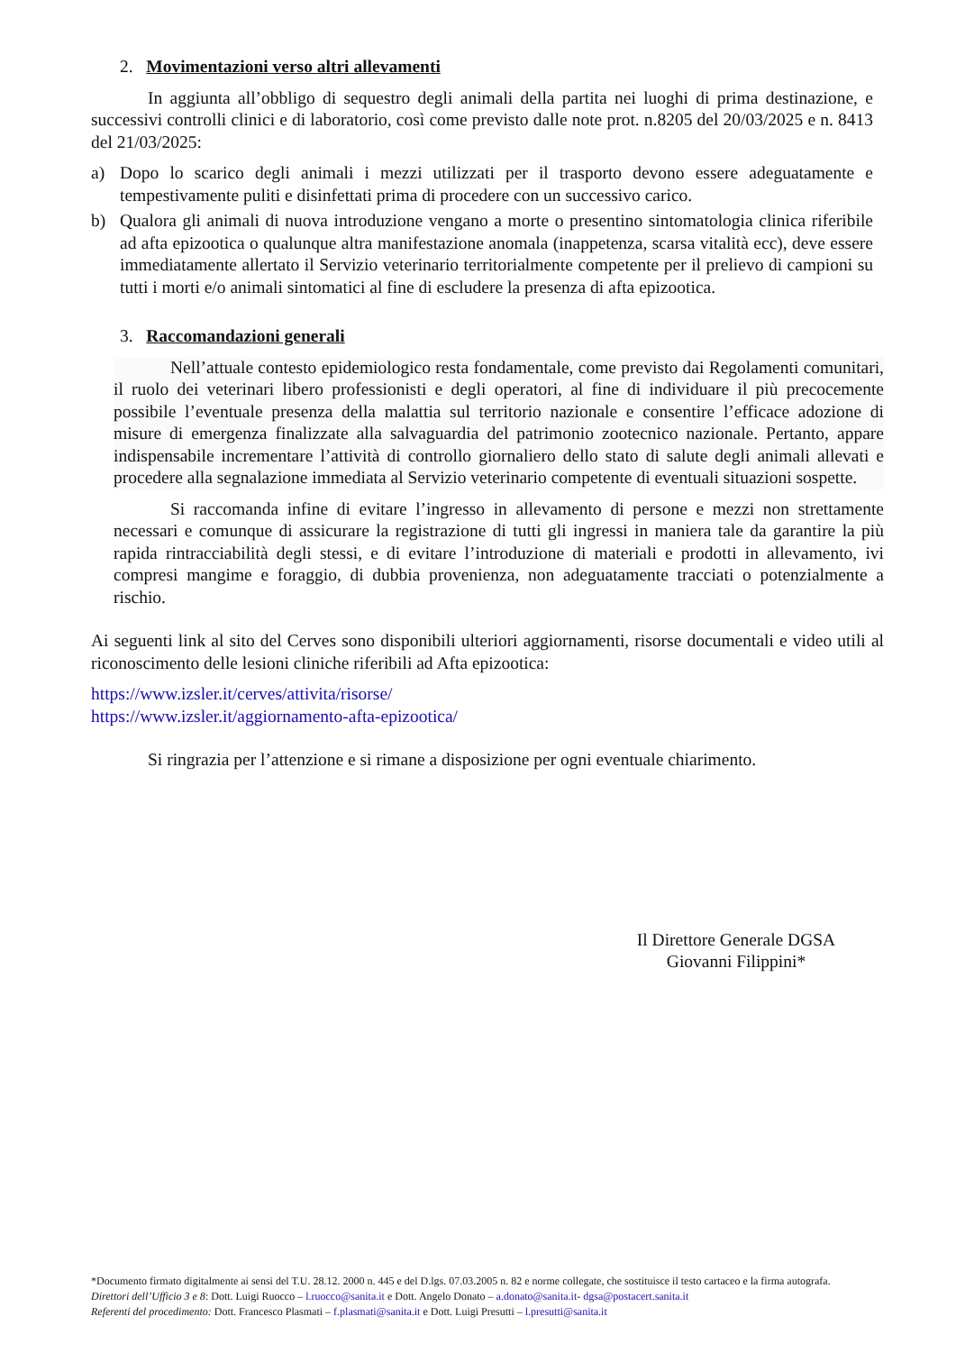2. Movimentazioni verso altri allevamenti
In aggiunta all’obbligo di sequestro degli animali della partita nei luoghi di prima destinazione, e successivi controlli clinici e di laboratorio, così come previsto dalle note prot. n.8205 del 20/03/2025 e n. 8413 del 21/03/2025:
a) Dopo lo scarico degli animali i mezzi utilizzati per il trasporto devono essere adeguatamente e tempestivamente puliti e disinfettati prima di procedere con un successivo carico.
b) Qualora gli animali di nuova introduzione vengano a morte o presentino sintomatologia clinica riferibile ad afta epizootica o qualunque altra manifestazione anomala (inappetenza, scarsa vitalità ecc), deve essere immediatamente allertato il Servizio veterinario territorialmente competente per il prelievo di campioni su tutti i morti e/o animali sintomatici al fine di escludere la presenza di afta epizootica.
3. Raccomandazioni generali
Nell’attuale contesto epidemiologico resta fondamentale, come previsto dai Regolamenti comunitari, il ruolo dei veterinari libero professionisti e degli operatori, al fine di individuare il più precocemente possibile l’eventuale presenza della malattia sul territorio nazionale e consentire l’efficace adozione di misure di emergenza finalizzate alla salvaguardia del patrimonio zootecnico nazionale. Pertanto, appare indispensabile incrementare l’attività di controllo giornaliero dello stato di salute degli animali allevati e procedere alla segnalazione immediata al Servizio veterinario competente di eventuali situazioni sospette.
Si raccomanda infine di evitare l’ingresso in allevamento di persone e mezzi non strettamente necessari e comunque di assicurare la registrazione di tutti gli ingressi in maniera tale da garantire la più rapida rintracciabilità degli stessi, e di evitare l’introduzione di materiali e prodotti in allevamento, ivi compresi mangime e foraggio, di dubbia provenienza, non adeguatamente tracciati o potenzialmente a rischio.
Ai seguenti link al sito del Cerves sono disponibili ulteriori aggiornamenti, risorse documentali e video utili al riconoscimento delle lesioni cliniche riferibili ad Afta epizootica:
https://www.izsler.it/cerves/attivita/risorse/
https://www.izsler.it/aggiornamento-afta-epizootica/
Si ringrazia per l’attenzione e si rimane a disposizione per ogni eventuale chiarimento.
Il Direttore Generale DGSA
Giovanni Filippini*
*Documento firmato digitalmente ai sensi del T.U. 28.12. 2000 n. 445 e del D.lgs. 07.03.2005 n. 82 e norme collegate, che sostituisce il testo cartaceo e la firma autografa.
Direttori dell’Ufficio 3 e 8: Dott. Luigi Ruocco – l.ruocco@sanita.it e Dott. Angelo Donato – a.donato@sanita.it- dgsa@postacert.sanita.it
Referenti del procedimento: Dott. Francesco Plasmati – f.plasmati@sanita.it e Dott. Luigi Presutti – l.presutti@sanita.it